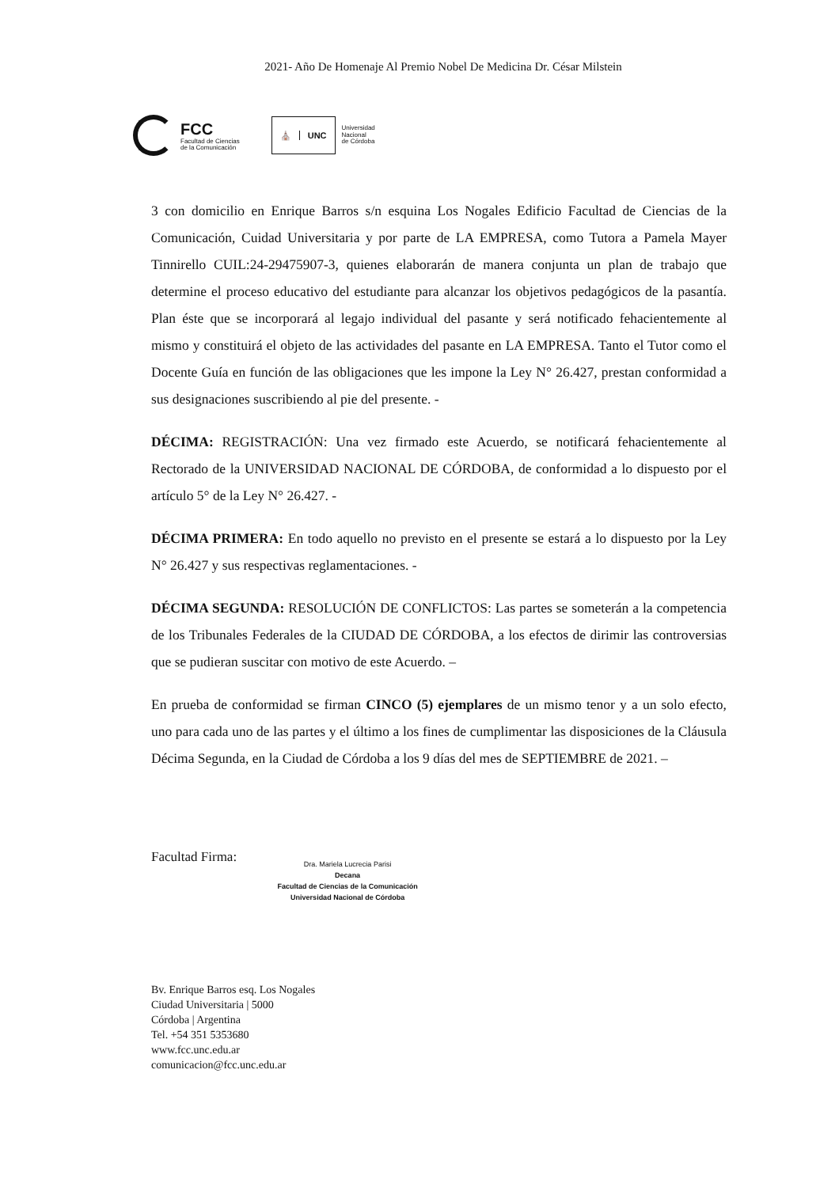2021- Año De Homenaje Al Premio Nobel De Medicina Dr. César Milstein
FCC
Facultad de Ciencias
de la Comunicación
⛪ UNC
Universidad
Nacional
de Córdoba
3 con domicilio en Enrique Barros s/n esquina Los Nogales Edificio Facultad de Ciencias de la Comunicación, Cuidad Universitaria y por parte de LA EMPRESA, como Tutora a Pamela Mayer Tinnirello CUIL:24-29475907-3, quienes elaborarán de manera conjunta un plan de trabajo que determine el proceso educativo del estudiante para alcanzar los objetivos pedagógicos de la pasantía. Plan éste que se incorporará al legajo individual del pasante y será notificado fehacientemente al mismo y constituirá el objeto de las actividades del pasante en LA EMPRESA. Tanto el Tutor como el Docente Guía en función de las obligaciones que les impone la Ley N° 26.427, prestan conformidad a sus designaciones suscribiendo al pie del presente. -
DÉCIMA: REGISTRACIÓN: Una vez firmado este Acuerdo, se notificará fehacientemente al Rectorado de la UNIVERSIDAD NACIONAL DE CÓRDOBA, de conformidad a lo dispuesto por el artículo 5° de la Ley N° 26.427. -
DÉCIMA PRIMERA: En todo aquello no previsto en el presente se estará a lo dispuesto por la Ley N° 26.427 y sus respectivas reglamentaciones. -
DÉCIMA SEGUNDA: RESOLUCIÓN DE CONFLICTOS: Las partes se someterán a la competencia de los Tribunales Federales de la CIUDAD DE CÓRDOBA, a los efectos de dirimir las controversias que se pudieran suscitar con motivo de este Acuerdo. –
En prueba de conformidad se firman CINCO (5) ejemplares de un mismo tenor y a un solo efecto, uno para cada uno de las partes y el último a los fines de cumplimentar las disposiciones de la Cláusula Décima Segunda, en la Ciudad de Córdoba a los 9 días del mes de SEPTIEMBRE de 2021. –
Facultad Firma:
Dra. Mariela Lucrecia Parisi
Decana
Facultad de Ciencias de la Comunicación
Universidad Nacional de Córdoba
Bv. Enrique Barros esq. Los Nogales
Ciudad Universitaria | 5000
Córdoba | Argentina
Tel. +54 351 5353680
www.fcc.unc.edu.ar
comunicacion@fcc.unc.edu.ar